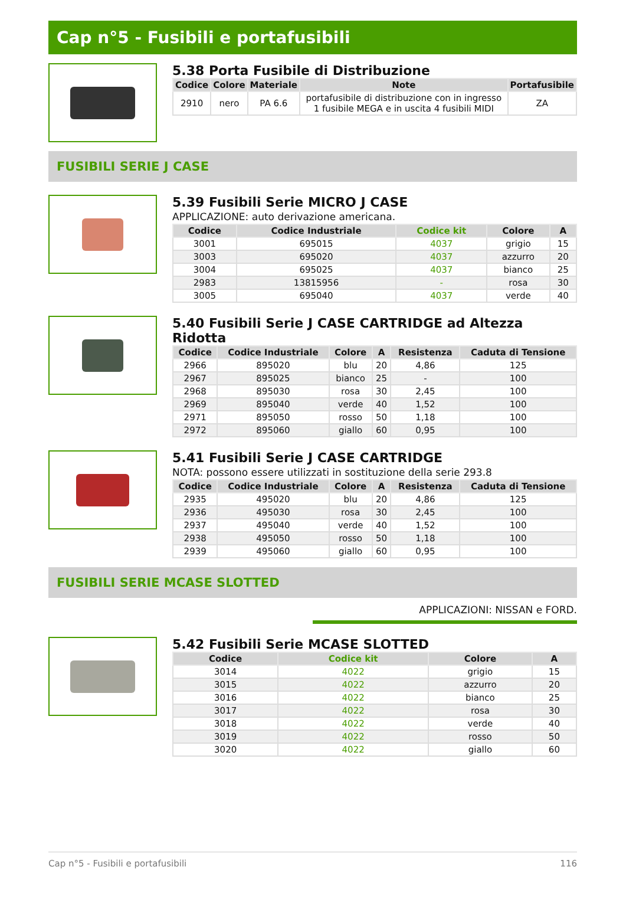Cap n°5 - Fusibili e portafusibili
5.38 Porta Fusibile di Distribuzione
| Codice | Colore | Materiale | Note | Portafusibile |
| --- | --- | --- | --- | --- |
| 2910 | nero | PA 6.6 | portafusibile di distribuzione con in ingresso 1 fusibile MEGA e in uscita 4 fusibili MIDI | ZA |
FUSIBILI SERIE J CASE
5.39 Fusibili Serie MICRO J CASE
APPLICAZIONE: auto derivazione americana.
| Codice | Codice Industriale | Codice kit | Colore | A |
| --- | --- | --- | --- | --- |
| 3001 | 695015 | 4037 | grigio | 15 |
| 3003 | 695020 | 4037 | azzurro | 20 |
| 3004 | 695025 | 4037 | bianco | 25 |
| 2983 | 13815956 | - | rosa | 30 |
| 3005 | 695040 | 4037 | verde | 40 |
5.40 Fusibili Serie J CASE CARTRIDGE ad Altezza Ridotta
| Codice | Codice Industriale | Colore | A | Resistenza | Caduta di Tensione |
| --- | --- | --- | --- | --- | --- |
| 2966 | 895020 | blu | 20 | 4,86 | 125 |
| 2967 | 895025 | bianco | 25 | - | 100 |
| 2968 | 895030 | rosa | 30 | 2,45 | 100 |
| 2969 | 895040 | verde | 40 | 1,52 | 100 |
| 2971 | 895050 | rosso | 50 | 1,18 | 100 |
| 2972 | 895060 | giallo | 60 | 0,95 | 100 |
5.41 Fusibili Serie J CASE CARTRIDGE
NOTA: possono essere utilizzati in sostituzione della serie 293.8
| Codice | Codice Industriale | Colore | A | Resistenza | Caduta di Tensione |
| --- | --- | --- | --- | --- | --- |
| 2935 | 495020 | blu | 20 | 4,86 | 125 |
| 2936 | 495030 | rosa | 30 | 2,45 | 100 |
| 2937 | 495040 | verde | 40 | 1,52 | 100 |
| 2938 | 495050 | rosso | 50 | 1,18 | 100 |
| 2939 | 495060 | giallo | 60 | 0,95 | 100 |
FUSIBILI SERIE MCASE SLOTTED
APPLICAZIONI: NISSAN e FORD.
5.42 Fusibili Serie MCASE SLOTTED
| Codice | Codice kit | Colore | A |
| --- | --- | --- | --- |
| 3014 | 4022 | grigio | 15 |
| 3015 | 4022 | azzurro | 20 |
| 3016 | 4022 | bianco | 25 |
| 3017 | 4022 | rosa | 30 |
| 3018 | 4022 | verde | 40 |
| 3019 | 4022 | rosso | 50 |
| 3020 | 4022 | giallo | 60 |
Cap n°5 - Fusibili e portafusibili 116